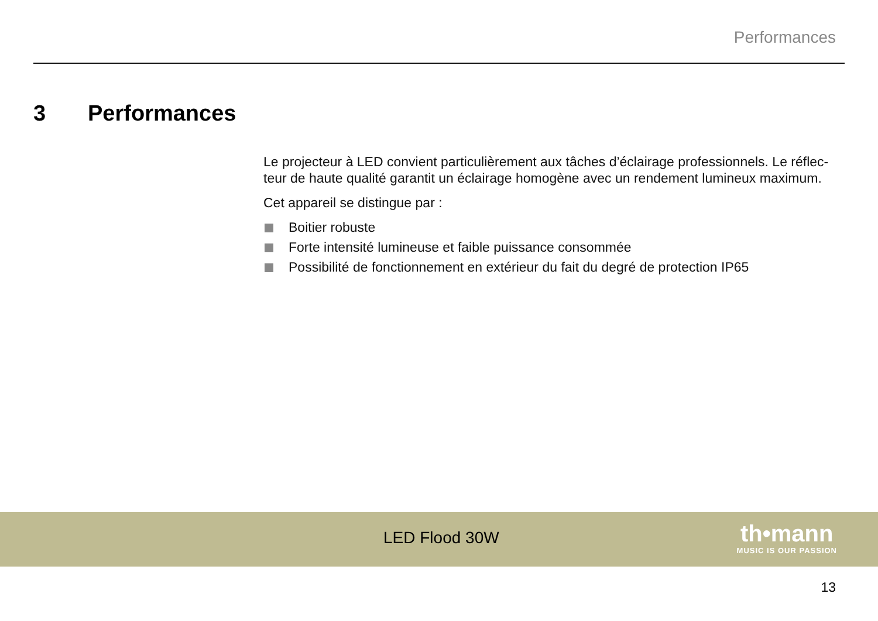Performances
3 Performances
Le projecteur à LED convient particulièrement aux tâches d’éclairage professionnels. Le réflec­teur de haute qualité garantit un éclairage homogène avec un rendement lumineux maximum.
Cet appareil se distingue par :
Boitier robuste
Forte intensité lumineuse et faible puissance consommée
Possibilité de fonctionnement en extérieur du fait du degré de protection IP65
LED Flood 30W
th•mann
MUSIC IS OUR PASSION
13